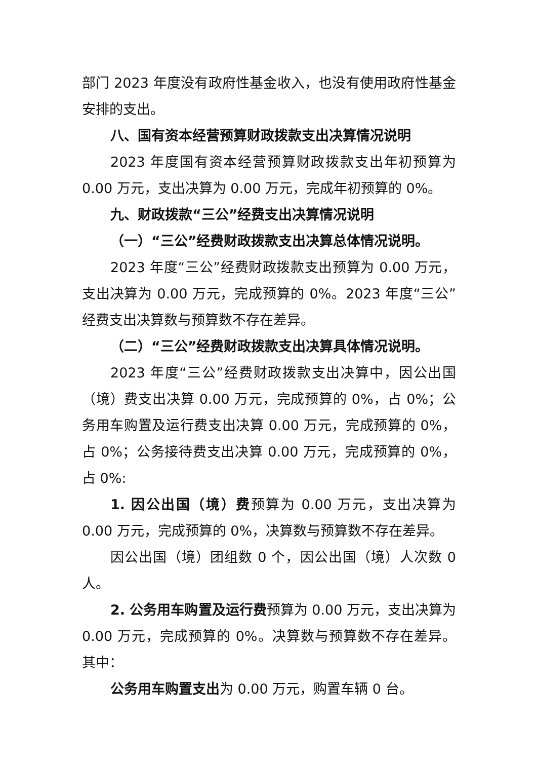部门 2023 年度没有政府性基金收入，也没有使用政府性基金安排的支出。
八、国有资本经营预算财政拨款支出决算情况说明
2023 年度国有资本经营预算财政拨款支出年初预算为 0.00 万元，支出决算为 0.00 万元，完成年初预算的 0%。
九、财政拨款“三公”经费支出决算情况说明
（一）“三公”经费财政拨款支出决算总体情况说明。
2023 年度“三公”经费财政拨款支出预算为 0.00 万元，支出决算为 0.00 万元，完成预算的 0%。2023 年度“三公”经费支出决算数与预算数不存在差异。
（二）“三公”经费财政拨款支出决算具体情况说明。
2023 年度“三公”经费财政拨款支出决算中，因公出国（境）费支出决算 0.00 万元，完成预算的 0%，占 0%；公务用车购置及运行费支出决算 0.00 万元，完成预算的 0%，占 0%；公务接待费支出决算 0.00 万元，完成预算的 0%，占 0%:
1. 因公出国（境）费预算为 0.00 万元，支出决算为 0.00 万元，完成预算的 0%，决算数与预算数不存在差异。
因公出国（境）团组数 0 个，因公出国（境）人次数 0 人。
2. 公务用车购置及运行费预算为 0.00 万元，支出决算为 0.00 万元，完成预算的 0%。决算数与预算数不存在差异。其中：
公务用车购置支出为 0.00 万元，购置车辆 0 台。